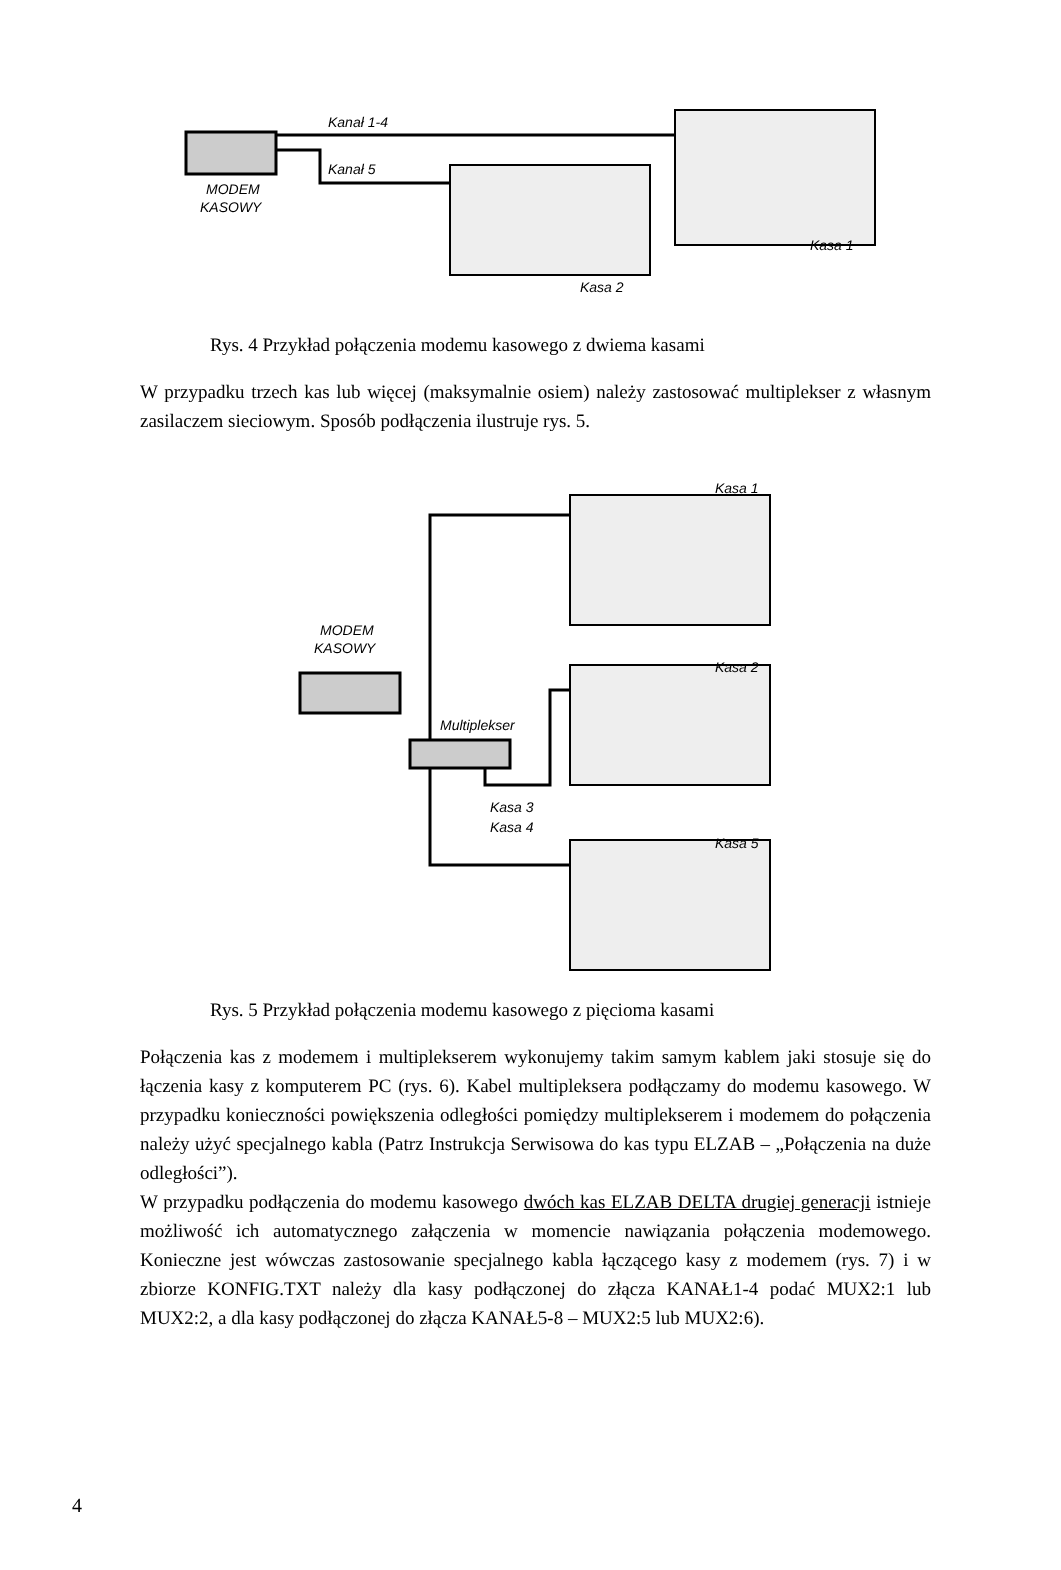MODEM
KASOWY
Kanał 1-4
Kanał 5
Kasa 2
Kasa 1
Rys. 4 Przykład połączenia modemu kasowego z dwiema kasami
W przypadku trzech kas lub więcej (maksymalnie osiem) należy zastosować multiplekser z własnym zasilaczem sieciowym. Sposób podłączenia ilustruje rys. 5.
MODEM
KASOWY
Multiplekser
Kasa 3
Kasa 4
Kasa 1
Kasa 2
Kasa 5
Rys. 5 Przykład połączenia modemu kasowego z pięcioma kasami
Połączenia kas z modemem i multiplekserem wykonujemy takim samym kablem jaki stosuje się do łączenia kasy z komputerem PC (rys. 6). Kabel multipleksera podłączamy do modemu kasowego. W przypadku konieczności powiększenia odległości pomiędzy multiplekserem i modemem do połączenia należy użyć specjalnego kabla (Patrz Instrukcja Serwisowa do kas typu ELZAB – „Połączenia na duże odległości”).
W przypadku podłączenia do modemu kasowego dwóch kas ELZAB DELTA drugiej generacji istnieje możliwość ich automatycznego załączenia w momencie nawiązania połączenia modemowego. Konieczne jest wówczas zastosowanie specjalnego kabla łączącego kasy z modemem (rys. 7) i w zbiorze KONFIG.TXT należy dla kasy podłączonej do złącza KANAŁ1-4 podać MUX2:1 lub MUX2:2, a dla kasy podłączonej do złącza KANAŁ5-8 – MUX2:5 lub MUX2:6).
4